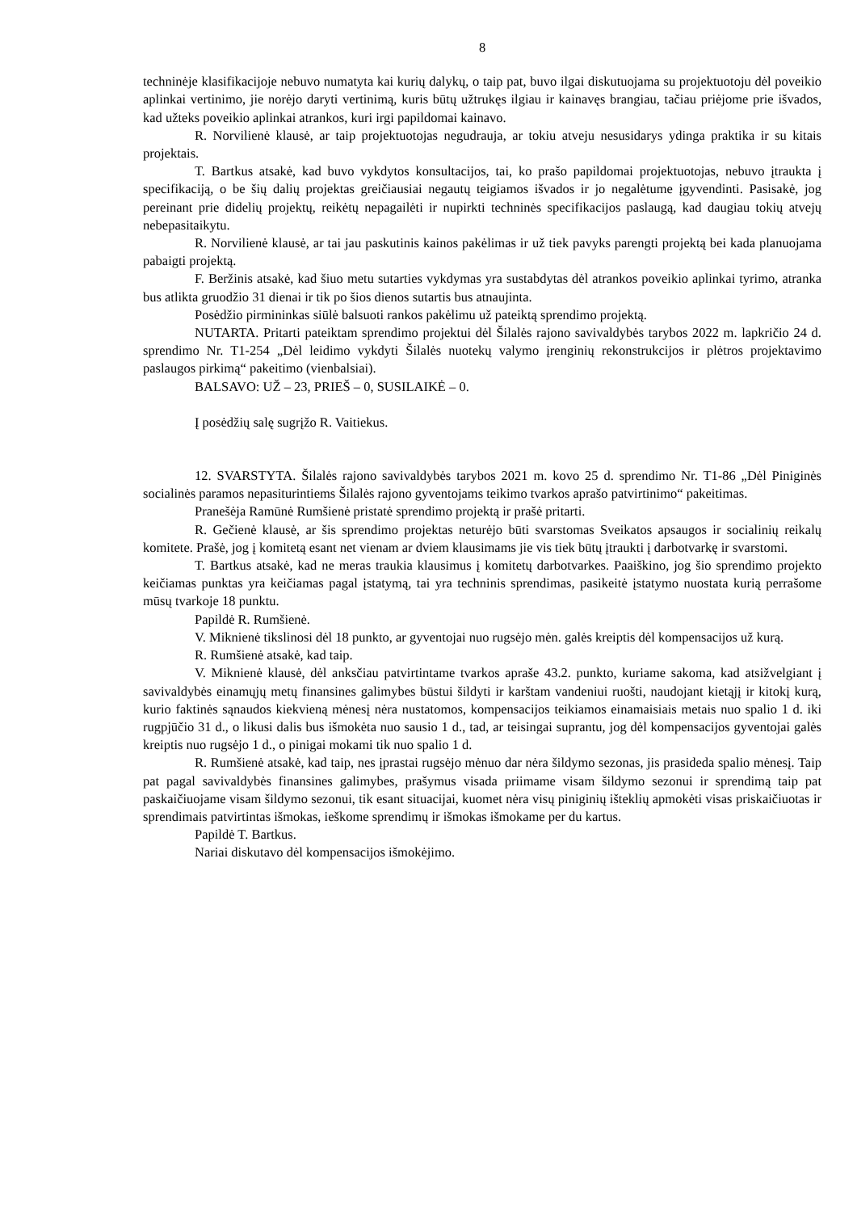8
techninėje klasifikacijoje nebuvo numatyta kai kurių dalykų, o taip pat, buvo ilgai diskutuojama su projektuotoju dėl poveikio aplinkai vertinimo, jie norėjo daryti vertinimą, kuris būtų užtrukęs ilgiau ir kainavęs brangiau, tačiau priėjome prie išvados, kad užteks poveikio aplinkai atrankos, kuri irgi papildomai kainavo.
R. Norvilienė klausė, ar taip projektuotojas negudrauja, ar tokiu atveju nesusidarys ydinga praktika ir su kitais projektais.
T. Bartkus atsakė, kad buvo vykdytos konsultacijos, tai, ko prašo papildomai projektuotojas, nebuvo įtraukta į specifikaciją, o be šių dalių projektas greičiausiai negautų teigiamos išvados ir jo negalėtume įgyvendinti. Pasisakė, jog pereinant prie didelių projektų, reikėtų nepagailėti ir nupirkti techninės specifikacijos paslaugą, kad daugiau tokių atvejų nebepasitaikytu.
R. Norvilienė klausė, ar tai jau paskutinis kainos pakėlimas ir už tiek pavyks parengti projektą bei kada planuojama pabaigti projektą.
F. Beržinis atsakė, kad šiuo metu sutarties vykdymas yra sustabdytas dėl atrankos poveikio aplinkai tyrimo, atranka bus atlikta gruodžio 31 dienai ir tik po šios dienos sutartis bus atnaujinta.
Posėdžio pirmininkas siūlė balsuoti rankos pakėlimu už pateiktą sprendimo projektą.
NUTARTA. Pritarti pateiktam sprendimo projektui dėl Šilalės rajono savivaldybės tarybos 2022 m. lapkričio 24 d. sprendimo Nr. T1-254 „Dėl leidimo vykdyti Šilalės nuotekų valymo įrenginių rekonstrukcijos ir plėtros projektavimo paslaugos pirkimą“ pakeitimo (vienbalsiai).
BALSAVO: UŽ – 23, PRIEŠ – 0, SUSILAIKĖ – 0.
Į posėdžių salę sugrįžo R. Vaitiekus.
12. SVARSTYTA. Šilalės rajono savivaldybės tarybos 2021 m. kovo 25 d. sprendimo Nr. T1-86 „Dėl Piniginės socialinės paramos nepasiturintiems Šilalės rajono gyventojams teikimo tvarkos aprašo patvirtinimo“ pakeitimas.
Pranešėja Ramūnė Rumšienė pristatė sprendimo projektą ir prašė pritarti.
R. Gečienė klausė, ar šis sprendimo projektas neturėjo būti svarstomas Sveikatos apsaugos ir socialinių reikalų komitete. Prašė, jog į komitetą esant net vienam ar dviem klausimams jie vis tiek būtų įtraukti į darbotvarkę ir svarstomi.
T. Bartkus atsakė, kad ne meras traukia klausimus į komitetų darbotvarkes. Paaiškino, jog šio sprendimo projekto keičiamas punktas yra keičiamas pagal įstatymą, tai yra techninis sprendimas, pasikeitė įstatymo nuostata kurią perrašome mūsų tvarkoje 18 punktu.
Papildė R. Rumšienė.
V. Miknienė tikslinosi dėl 18 punkto, ar gyventojai nuo rugsėjo mėn. galės kreiptis dėl kompensacijos už kurą.
R. Rumšienė atsakė, kad taip.
V. Miknienė klausė, dėl anksčiau patvirtintame tvarkos apraše 43.2. punkto, kuriame sakoma, kad atsižvelgiant į savivaldybės einamųjų metų finansines galimybes būstui šildyti ir karštam vandeniui ruošti, naudojant kietąjį ir kitokį kurą, kurio faktinės sąnaudos kiekvieną mėnesį nėra nustatomos, kompensacijos teikiamos einamaisiais metais nuo spalio 1 d. iki rugpjūčio 31 d., o likusi dalis bus išmokėta nuo sausio 1 d., tad, ar teisingai suprantu, jog dėl kompensacijos gyventojai galės kreiptis nuo rugsėjo 1 d., o pinigai mokami tik nuo spalio 1 d.
R. Rumšienė atsakė, kad taip, nes įprastai rugsėjo mėnuo dar nėra šildymo sezonas, jis prasideda spalio mėnesį. Taip pat pagal savivaldybės finansines galimybes, prašymus visada priimame visam šildymo sezonui ir sprendimą taip pat paskaičiuojame visam šildymo sezonui, tik esant situacijai, kuomet nėra visų piniginių išteklių apmokėti visas priskaičiuotas ir sprendimais patvirtintas išmokas, ieškome sprendimų ir išmokas išmokame per du kartus.
Papildė T. Bartkus.
Nariai diskutavo dėl kompensacijos išmokėjimo.